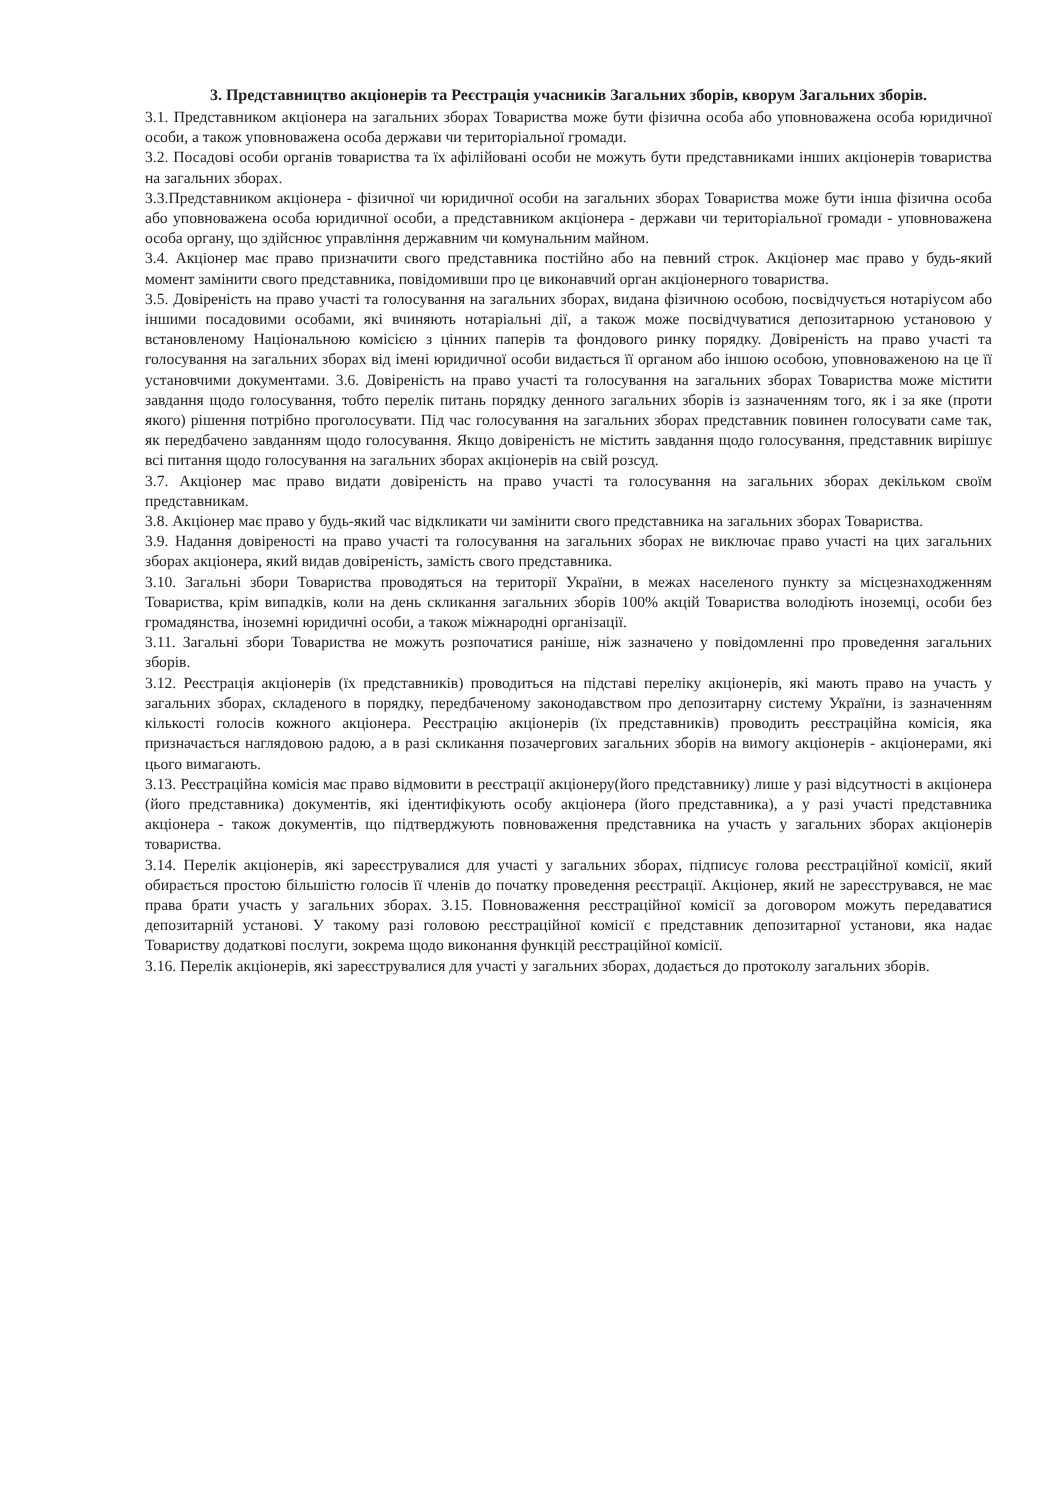3. Представництво акціонерів та Реєстрація учасників Загальних зборів, кворум Загальних зборів.
3.1. Представником акціонера на загальних зборах Товариства може бути фізична особа або уповноважена особа юридичної особи, а також уповноважена особа держави чи територіальної громади.
3.2. Посадові особи органів товариства та їх афілійовані особи не можуть бути представниками інших акціонерів товариства на загальних зборах.
3.3.Представником акціонера - фізичної чи юридичної особи на загальних зборах Товариства може бути інша фізична особа або уповноважена особа юридичної особи, а представником акціонера - держави чи територіальної громади - уповноважена особа органу, що здійснює управління державним чи комунальним майном.
3.4. Акціонер має право призначити свого представника постійно або на певний строк. Акціонер має право у будь-який момент замінити свого представника, повідомивши про це виконавчий орган акціонерного товариства.
3.5. Довіреність на право участі та голосування на загальних зборах, видана фізичною особою, посвідчується нотаріусом або іншими посадовими особами, які вчиняють нотаріальні дії, а також може посвідчуватися депозитарною установою у встановленому Національною комісією з цінних паперів та фондового ринку порядку. Довіреність на право участі та голосування на загальних зборах від імені юридичної особи видається її органом або іншою особою, уповноваженою на це її установчими документами. 3.6. Довіреність на право участі та голосування на загальних зборах Товариства може містити завдання щодо голосування, тобто перелік питань порядку денного загальних зборів із зазначенням того, як і за яке (проти якого) рішення потрібно проголосувати. Під час голосування на загальних зборах представник повинен голосувати саме так, як передбачено завданням щодо голосування. Якщо довіреність не містить завдання щодо голосування, представник вирішує всі питання щодо голосування на загальних зборах акціонерів на свій розсуд.
3.7. Акціонер має право видати довіреність на право участі та голосування на загальних зборах декільком своїм представникам.
3.8. Акціонер має право у будь-який час відкликати чи замінити свого представника на загальних зборах Товариства.
3.9. Надання довіреності на право участі та голосування на загальних зборах не виключає право участі на цих загальних зборах акціонера, який видав довіреність, замість свого представника.
3.10. Загальні збори Товариства проводяться на території України, в межах населеного пункту за місцезнаходженням Товариства, крім випадків, коли на день скликання загальних зборів 100% акцій Товариства володіють іноземці, особи без громадянства, іноземні юридичні особи, а також міжнародні організації.
3.11. Загальні збори Товариства не можуть розпочатися раніше, ніж зазначено у повідомленні про проведення загальних зборів.
3.12. Реєстрація акціонерів (їх представників) проводиться на підставі переліку акціонерів, які мають право на участь у загальних зборах, складеного в порядку, передбаченому законодавством про депозитарну систему України, із зазначенням кількості голосів кожного акціонера. Реєстрацію акціонерів (їх представників) проводить реєстраційна комісія, яка призначається наглядовою радою, а в разі скликання позачергових загальних зборів на вимогу акціонерів - акціонерами, які цього вимагають.
3.13. Реєстраційна комісія має право відмовити в реєстрації акціонеру(його представнику) лише у разі відсутності в акціонера (його представника) документів, які ідентифікують особу акціонера (його представника), а у разі участі представника акціонера - також документів, що підтверджують повноваження представника на участь у загальних зборах акціонерів товариства.
3.14. Перелік акціонерів, які зареєструвалися для участі у загальних зборах, підписує голова реєстраційної комісії, який обирається простою більшістю голосів її членів до початку проведення реєстрації. Акціонер, який не зареєструвався, не має права брати участь у загальних зборах. 3.15. Повноваження реєстраційної комісії за договором можуть передаватися депозитарній установі. У такому разі головою реєстраційної комісії є представник депозитарної установи, яка надає Товариству додаткові послуги, зокрема щодо виконання функцій реєстраційної комісії.
3.16. Перелік акціонерів, які зареєструвалися для участі у загальних зборах, додається до протоколу загальних зборів.